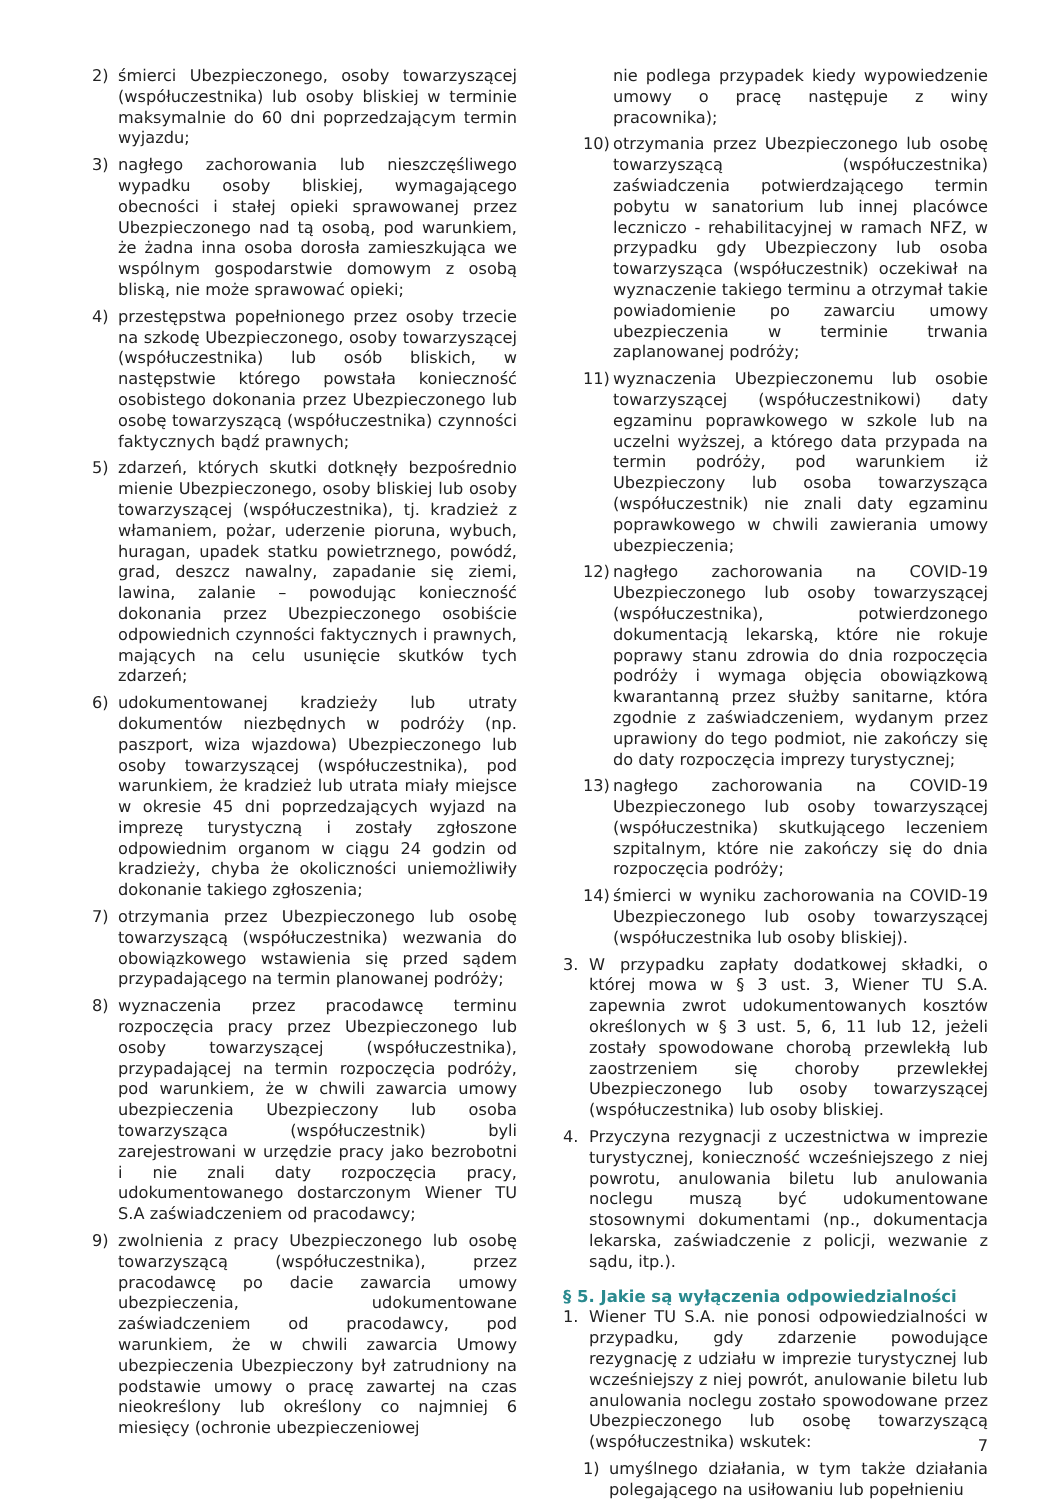2) śmierci Ubezpieczonego, osoby towarzyszącej (współuczestnika) lub osoby bliskiej w terminie maksymalnie do 60 dni poprzedzającym termin wyjazdu;
3) nagłego zachorowania lub nieszczęśliwego wypadku osoby bliskiej, wymagającego obecności i stałej opieki sprawowanej przez Ubezpieczonego nad tą osobą, pod warunkiem, że żadna inna osoba dorosła zamieszkująca we wspólnym gospodarstwie domowym z osobą bliską, nie może sprawować opieki;
4) przestępstwa popełnionego przez osoby trzecie na szkodę Ubezpieczonego, osoby towarzyszącej (współuczestnika) lub osób bliskich, w następstwie którego powstała konieczność osobistego dokonania przez Ubezpieczonego lub osobę towarzyszącą (współuczestnika) czynności faktycznych bądź prawnych;
5) zdarzeń, których skutki dotknęły bezpośrednio mienie Ubezpieczonego, osoby bliskiej lub osoby towarzyszącej (współuczestnika), tj. kradzież z włamaniem, pożar, uderzenie pioruna, wybuch, huragan, upadek statku powietrznego, powódź, grad, deszcz nawalny, zapadanie się ziemi, lawina, zalanie – powodując konieczność dokonania przez Ubezpieczonego osobiście odpowiednich czynności faktycznych i prawnych, mających na celu usunięcie skutków tych zdarzeń;
6) udokumentowanej kradzieży lub utraty dokumentów niezbędnych w podróży (np. paszport, wiza wjazdowa) Ubezpieczonego lub osoby towarzyszącej (współuczestnika), pod warunkiem, że kradzież lub utrata miały miejsce w okresie 45 dni poprzedzających wyjazd na imprezę turystyczną i zostały zgłoszone odpowiednim organom w ciągu 24 godzin od kradzieży, chyba że okoliczności uniemożliwiły dokonanie takiego zgłoszenia;
7) otrzymania przez Ubezpieczonego lub osobę towarzyszącą (współuczestnika) wezwania do obowiązkowego wstawienia się przed sądem przypadającego na termin planowanej podróży;
8) wyznaczenia przez pracodawcę terminu rozpoczęcia pracy przez Ubezpieczonego lub osoby towarzyszącej (współuczestnika), przypadającej na termin rozpoczęcia podróży, pod warunkiem, że w chwili zawarcia umowy ubezpieczenia Ubezpieczony lub osoba towarzysząca (współuczestnik) byli zarejestrowani w urzędzie pracy jako bezrobotni i nie znali daty rozpoczęcia pracy, udokumentowanego dostarczonym Wiener TU S.A zaświadczeniem od pracodawcy;
9) zwolnienia z pracy Ubezpieczonego lub osobę towarzyszącą (współuczestnika), przez pracodawcę po dacie zawarcia umowy ubezpieczenia, udokumentowane zaświadczeniem od pracodawcy, pod warunkiem, że w chwili zawarcia Umowy ubezpieczenia Ubezpieczony był zatrudniony na podstawie umowy o pracę zawartej na czas nieokreślony lub określony co najmniej 6 miesięcy (ochronie ubezpieczeniowej
nie podlega przypadek kiedy wypowiedzenie umowy o pracę następuje z winy pracownika);
10) otrzymania przez Ubezpieczonego lub osobę towarzyszącą (współuczestnika) zaświadczenia potwierdzającego termin pobytu w sanatorium lub innej placówce leczniczo - rehabilitacyjnej w ramach NFZ, w przypadku gdy Ubezpieczony lub osoba towarzysząca (współuczestnik) oczekiwał na wyznaczenie takiego terminu a otrzymał takie powiadomienie po zawarciu umowy ubezpieczenia w terminie trwania zaplanowanej podróży;
11) wyznaczenia Ubezpieczonemu lub osobie towarzyszącej (współuczestnikowi) daty egzaminu poprawkowego w szkole lub na uczelni wyższej, a którego data przypada na termin podróży, pod warunkiem iż Ubezpieczony lub osoba towarzysząca (współuczestnik) nie znali daty egzaminu poprawkowego w chwili zawierania umowy ubezpieczenia;
12) nagłego zachorowania na COVID-19 Ubezpieczonego lub osoby towarzyszącej (współuczestnika), potwierdzonego dokumentacją lekarską, które nie rokuje poprawy stanu zdrowia do dnia rozpoczęcia podróży i wymaga objęcia obowiązkową kwarantanną przez służby sanitarne, która zgodnie z zaświadczeniem, wydanym przez uprawiony do tego podmiot, nie zakończy się do daty rozpoczęcia imprezy turystycznej;
13) nagłego zachorowania na COVID-19 Ubezpieczonego lub osoby towarzyszącej (współuczestnika) skutkującego leczeniem szpitalnym, które nie zakończy się do dnia rozpoczęcia podróży;
14) śmierci w wyniku zachorowania na COVID-19 Ubezpieczonego lub osoby towarzyszącej (współuczestnika lub osoby bliskiej).
3. W przypadku zapłaty dodatkowej składki, o której mowa w § 3 ust. 3, Wiener TU S.A. zapewnia zwrot udokumentowanych kosztów określonych w § 3 ust. 5, 6, 11 lub 12, jeżeli zostały spowodowane chorobą przewlekłą lub zaostrzeniem się choroby przewlekłej Ubezpieczonego lub osoby towarzyszącej (współuczestnika) lub osoby bliskiej.
4. Przyczyna rezygnacji z uczestnictwa w imprezie turystycznej, konieczność wcześniejszego z niej powrotu, anulowania biletu lub anulowania noclegu muszą być udokumentowane stosownymi dokumentami (np., dokumentacja lekarska, zaświadczenie z policji, wezwanie z sądu, itp.).
§ 5. Jakie są wyłączenia odpowiedzialności
1. Wiener TU S.A. nie ponosi odpowiedzialności w przypadku, gdy zdarzenie powodujące rezygnację z udziału w imprezie turystycznej lub wcześniejszy z niej powrót, anulowanie biletu lub anulowania noclegu zostało spowodowane przez Ubezpieczonego lub osobę towarzyszącą (współuczestnika) wskutek:
1) umyślnego działania, w tym także działania polegającego na usiłowaniu lub popełnieniu
7